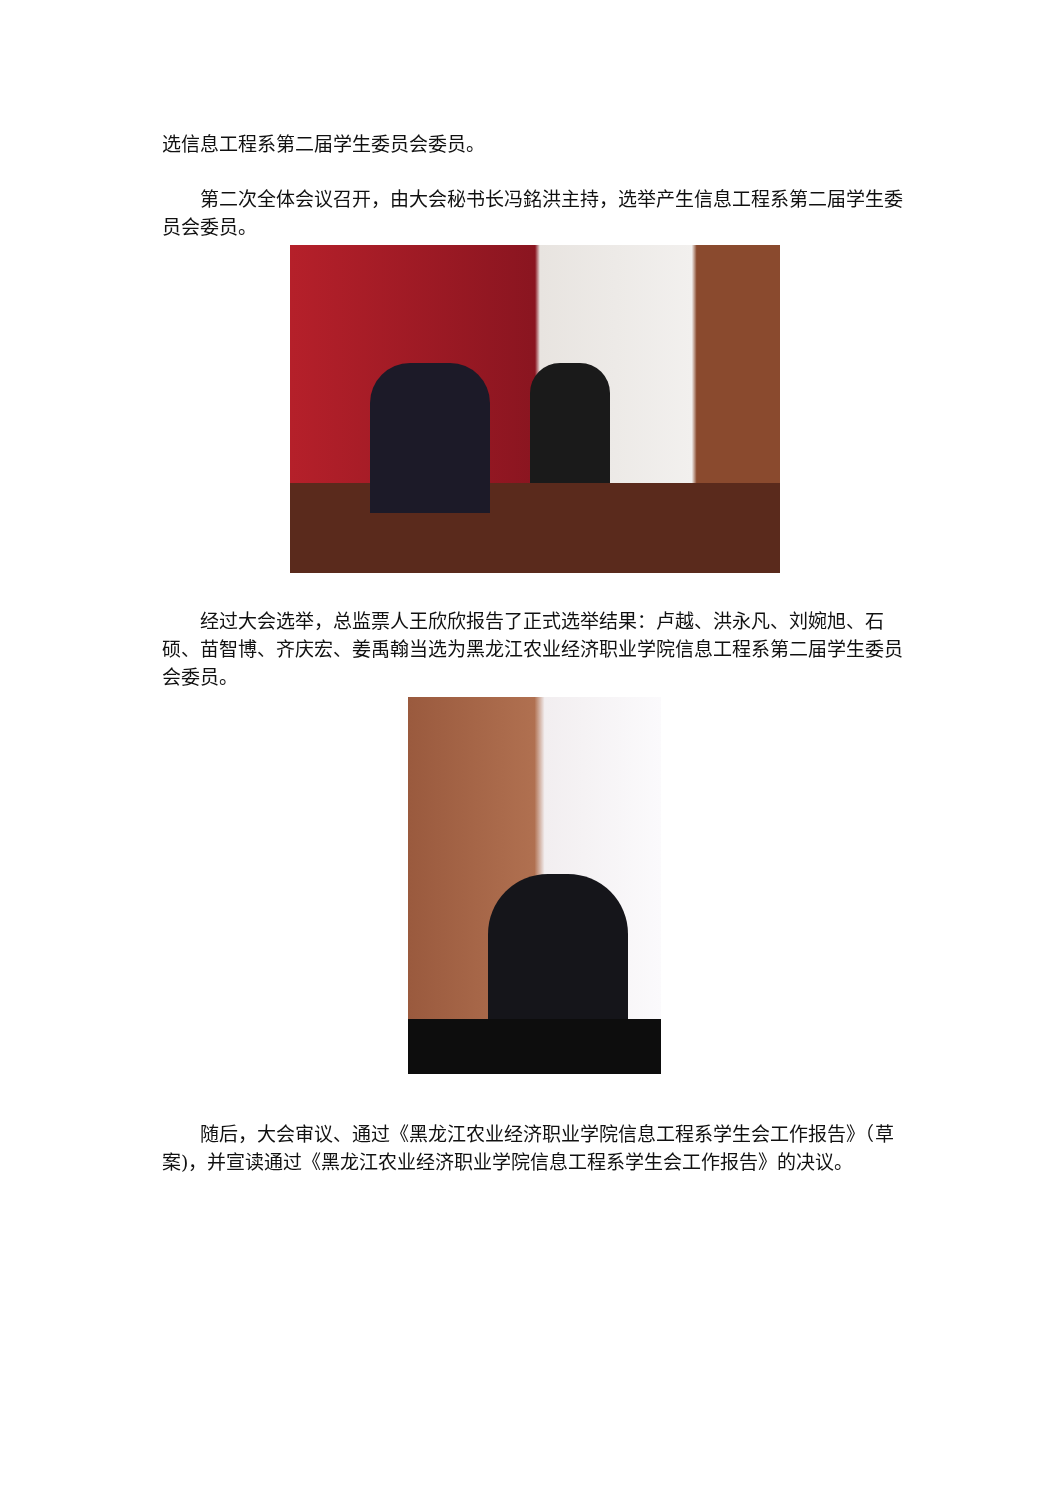选信息工程系第二届学生委员会委员。
第二次全体会议召开，由大会秘书长冯銘洪主持，选举产生信息工程系第二届学生委员会委员。
经过大会选举，总监票人王欣欣报告了正式选举结果：卢越、洪永凡、刘婉旭、石硕、苗智博、齐庆宏、姜禹翰当选为黑龙江农业经济职业学院信息工程系第二届学生委员会委员。
随后，大会审议、通过《黑龙江农业经济职业学院信息工程系学生会工作报告》（草案)，并宣读通过《黑龙江农业经济职业学院信息工程系学生会工作报告》的决议。